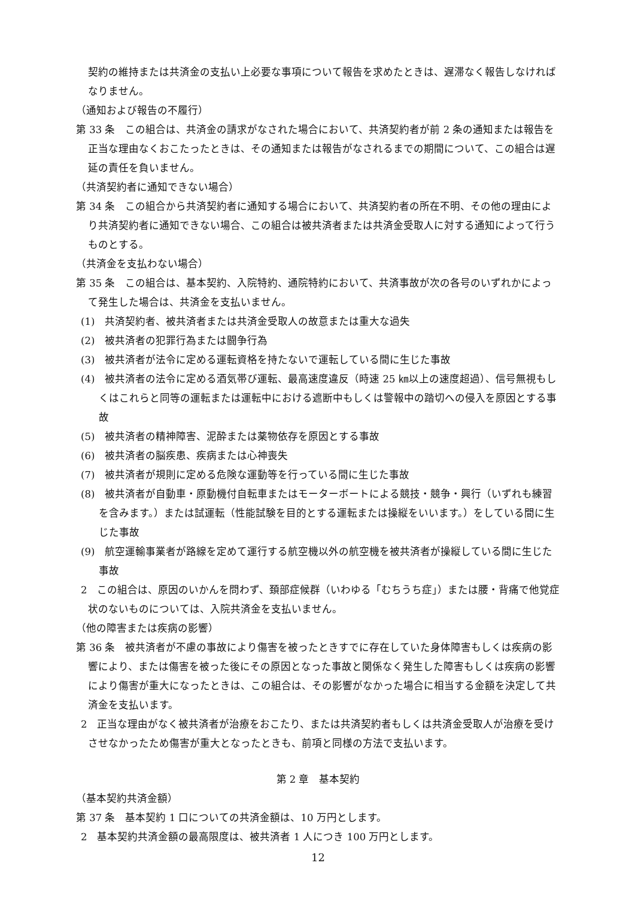契約の維持または共済金の支払い上必要な事項について報告を求めたときは、遅滞なく報告しなければなりません。
（通知および報告の不履行）
第 33 条　この組合は、共済金の請求がなされた場合において、共済契約者が前 2 条の通知または報告を正当な理由なくおこたったときは、その通知または報告がなされるまでの期間について、この組合は遅延の責任を負いません。
（共済契約者に通知できない場合）
第 34 条　この組合から共済契約者に通知する場合において、共済契約者の所在不明、その他の理由により共済契約者に通知できない場合、この組合は被共済者または共済金受取人に対する通知によって行うものとする。
（共済金を支払わない場合）
第 35 条　この組合は、基本契約、入院特約、通院特約において、共済事故が次の各号のいずれかによって発生した場合は、共済金を支払いません。
(1)　共済契約者、被共済者または共済金受取人の故意または重大な過失
(2)　被共済者の犯罪行為または闘争行為
(3)　被共済者が法令に定める運転資格を持たないで運転している間に生じた事故
(4)　被共済者の法令に定める酒気帯び運転、最高速度違反（時速 25 ㎞以上の速度超過）、信号無視もしくはこれらと同等の運転または運転中における遮断中もしくは警報中の踏切への侵入を原因とする事故
(5)　被共済者の精神障害、泥酔または薬物依存を原因とする事故
(6)　被共済者の脳疾患、疾病または心神喪失
(7)　被共済者が規則に定める危険な運動等を行っている間に生じた事故
(8)　被共済者が自動車・原動機付自転車またはモーターボートによる競技・競争・興行（いずれも練習を含みます。）または試運転（性能試験を目的とする運転または操縦をいいます。）をしている間に生じた事故
(9)　航空運輸事業者が路線を定めて運行する航空機以外の航空機を被共済者が操縦している間に生じた事故
2　この組合は、原因のいかんを問わず、頚部症候群（いわゆる「むちうち症」）または腰・背痛で他覚症状のないものについては、入院共済金を支払いません。
（他の障害または疾病の影響）
第 36 条　被共済者が不慮の事故により傷害を被ったときすでに存在していた身体障害もしくは疾病の影響により、または傷害を被った後にその原因となった事故と関係なく発生した障害もしくは疾病の影響により傷害が重大になったときは、この組合は、その影響がなかった場合に相当する金額を決定して共済金を支払います。
2　正当な理由がなく被共済者が治療をおこたり、または共済契約者もしくは共済金受取人が治療を受けさせなかったため傷害が重大となったときも、前項と同様の方法で支払います。
第 2 章　基本契約
（基本契約共済金額）
第 37 条　基本契約 1 口についての共済金額は、10 万円とします。
2　基本契約共済金額の最高限度は、被共済者 1 人につき 100 万円とします。
12